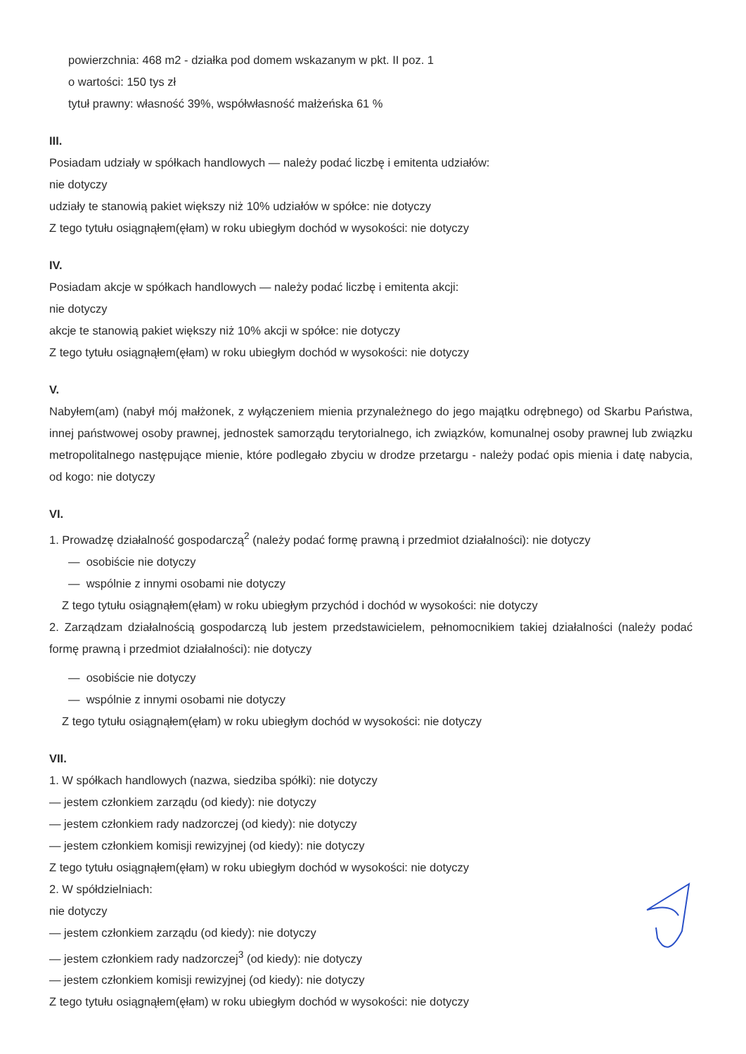powierzchnia: 468 m2 - działka pod domem wskazanym w pkt. II poz. 1
o wartości: 150 tys zł
tytuł prawny: własność 39%, współwłasność małżeńska 61 %
III.
Posiadam udziały w spółkach handlowych — należy podać liczbę i emitenta udziałów:
nie dotyczy
udziały te stanowią pakiet większy niż 10% udziałów w spółce: nie dotyczy
Z tego tytułu osiągnąłem(ęłam) w roku ubiegłym dochód w wysokości: nie dotyczy
IV.
Posiadam akcje w spółkach handlowych — należy podać liczbę i emitenta akcji:
nie dotyczy
akcje te stanowią pakiet większy niż 10% akcji w spółce: nie dotyczy
Z tego tytułu osiągnąłem(ęłam) w roku ubiegłym dochód w wysokości: nie dotyczy
V.
Nabyłem(am) (nabył mój małżonek, z wyłączeniem mienia przynależnego do jego majątku odrębnego) od Skarbu Państwa, innej państwowej osoby prawnej, jednostek samorządu terytorialnego, ich związków, komunalnej osoby prawnej lub związku metropolitalnego następujące mienie, które podlegało zbyciu w drodze przetargu - należy podać opis mienia i datę nabycia, od kogo: nie dotyczy
VI.
1. Prowadzę działalność gospodarczą<sup>2</sup> (należy podać formę prawną i przedmiot działalności): nie dotyczy
— osobiście nie dotyczy
— wspólnie z innymi osobami nie dotyczy
Z tego tytułu osiągnąłem(ęłam) w roku ubiegłym przychód i dochód w wysokości: nie dotyczy
2. Zarządzam działalnością gospodarczą lub jestem przedstawicielem, pełnomocnikiem takiej działalności (należy podać formę prawną i przedmiot działalności): nie dotyczy
— osobiście nie dotyczy
— wspólnie z innymi osobami nie dotyczy
Z tego tytułu osiągnąłem(ęłam) w roku ubiegłym dochód w wysokości: nie dotyczy
VII.
1. W spółkach handlowych (nazwa, siedziba spółki): nie dotyczy
— jestem członkiem zarządu (od kiedy): nie dotyczy
— jestem członkiem rady nadzorczej (od kiedy): nie dotyczy
— jestem członkiem komisji rewizyjnej (od kiedy): nie dotyczy
Z tego tytułu osiągnąłem(ęłam) w roku ubiegłym dochód w wysokości: nie dotyczy
2. W spółdzielniach:
nie dotyczy
— jestem członkiem zarządu (od kiedy): nie dotyczy
— jestem członkiem rady nadzorczej<sup>3</sup> (od kiedy): nie dotyczy
— jestem członkiem komisji rewizyjnej (od kiedy): nie dotyczy
Z tego tytułu osiągnąłem(ęłam) w roku ubiegłym dochód w wysokości: nie dotyczy